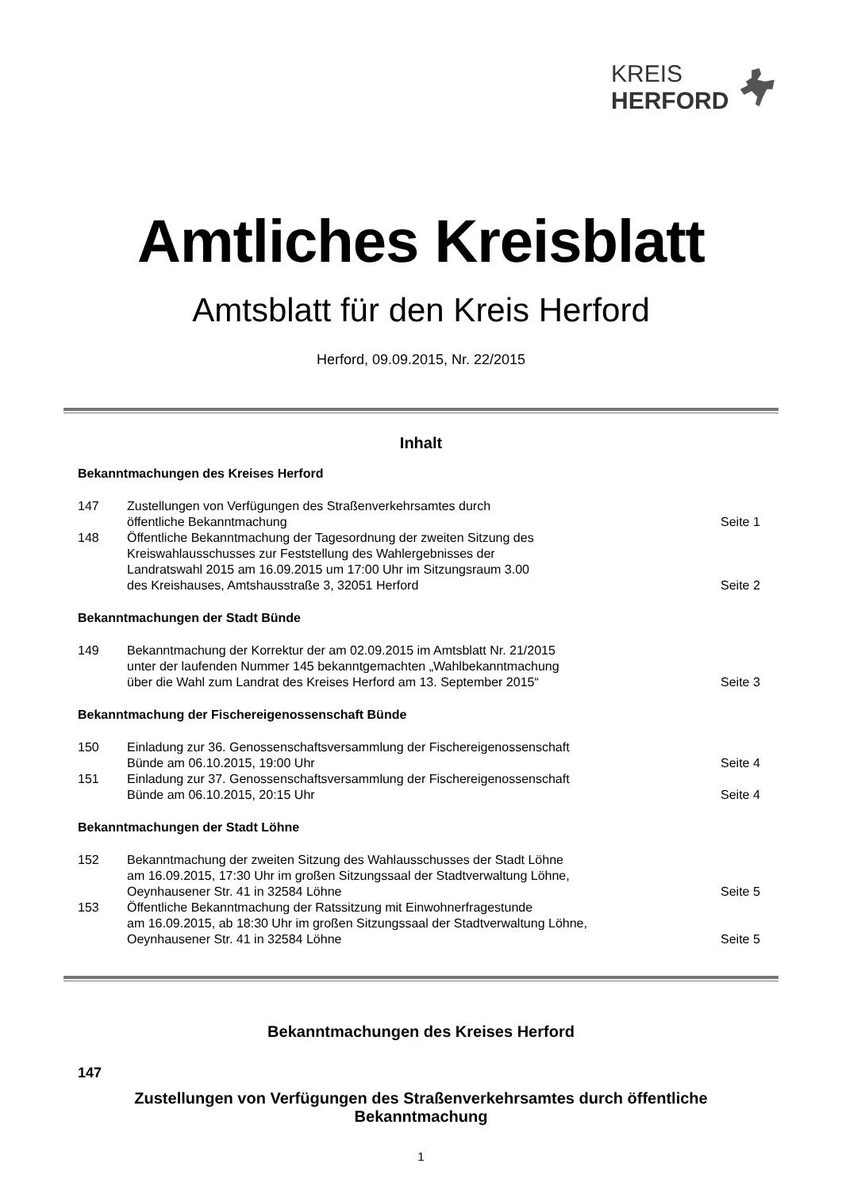KREIS
HERFORD
Amtliches Kreisblatt
Amtsblatt für den Kreis Herford
Herford, 09.09.2015, Nr. 22/2015
Inhalt
Bekanntmachungen des Kreises Herford
| 147 | Zustellungen von Verfügungen des Straßenverkehrsamtes durch öffentliche Bekanntmachung | Seite 1 |
| 148 | Öffentliche Bekanntmachung der Tagesordnung der zweiten Sitzung des Kreiswahlausschusses zur Feststellung des Wahlergebnisses der Landratswahl 2015 am 16.09.2015 um 17:00 Uhr im Sitzungsraum 3.00 des Kreishauses, Amtshausstraße 3, 32051 Herford | Seite 2 |
Bekanntmachungen der Stadt Bünde
| 149 | Bekanntmachung der Korrektur der am 02.09.2015 im Amtsblatt Nr. 21/2015 unter der laufenden Nummer 145 bekanntgemachten „Wahlbekanntmachung über die Wahl zum Landrat des Kreises Herford am 13. September 2015“ | Seite 3 |
Bekanntmachung der Fischereigenossenschaft Bünde
| 150 | Einladung zur 36. Genossenschaftsversammlung der Fischereigenossenschaft Bünde am 06.10.2015, 19:00 Uhr | Seite 4 |
| 151 | Einladung zur 37. Genossenschaftsversammlung der Fischereigenossenschaft Bünde am 06.10.2015, 20:15 Uhr | Seite 4 |
Bekanntmachungen der Stadt Löhne
| 152 | Bekanntmachung der zweiten Sitzung des Wahlausschusses der Stadt Löhne am 16.09.2015, 17:30 Uhr im großen Sitzungssaal der Stadtverwaltung Löhne, Oeynhausener Str. 41 in 32584 Löhne | Seite 5 |
| 153 | Öffentliche Bekanntmachung der Ratssitzung mit Einwohnerfragestunde am 16.09.2015, ab 18:30 Uhr im großen Sitzungssaal der Stadtverwaltung Löhne, Oeynhausener Str. 41 in 32584 Löhne | Seite 5 |
Bekanntmachungen des Kreises Herford
147
Zustellungen von Verfügungen des Straßenverkehrsamtes durch öffentliche
Bekanntmachung
1